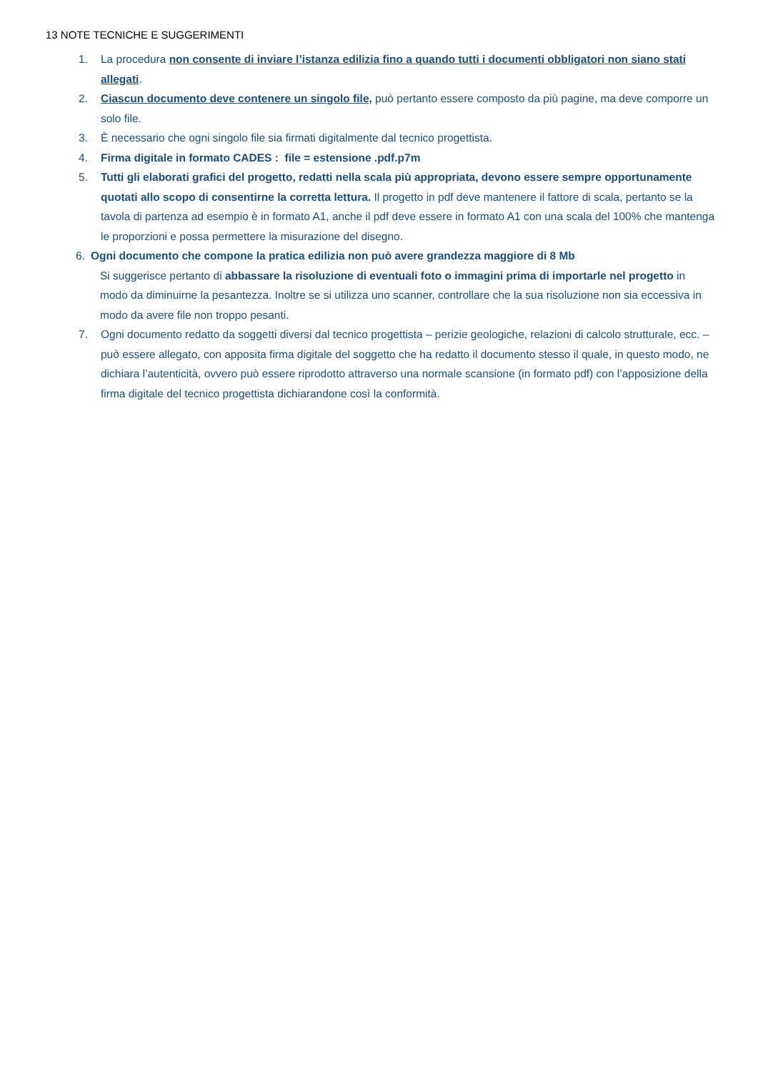13 NOTE TECNICHE E SUGGERIMENTI
1. La procedura non consente di inviare l’istanza edilizia fino a quando tutti i documenti obbligatori non siano stati allegati.
2. Ciascun documento deve contenere un singolo file, può pertanto essere composto da più pagine, ma deve comporre un solo file.
3. È necessario che ogni singolo file sia firmati digitalmente dal tecnico progettista.
4. Firma digitale in formato CADES : file = estensione .pdf.p7m
5. Tutti gli elaborati grafici del progetto, redatti nella scala più appropriata, devono essere sempre opportunamente quotati allo scopo di consentirne la corretta lettura. Il progetto in pdf deve mantenere il fattore di scala, pertanto se la tavola di partenza ad esempio è in formato A1, anche il pdf deve essere in formato A1 con una scala del 100% che mantenga le proporzioni e possa permettere la misurazione del disegno.
6. Ogni documento che compone la pratica edilizia non può avere grandezza maggiore di 8 Mb
Si suggerisce pertanto di abbassare la risoluzione di eventuali foto o immagini prima di importarle nel progetto in modo da diminuirne la pesantezza. Inoltre se si utilizza uno scanner, controllare che la sua risoluzione non sia eccessiva in modo da avere file non troppo pesanti.
7. Ogni documento redatto da soggetti diversi dal tecnico progettista – perizie geologiche, relazioni di calcolo strutturale, ecc. – può essere allegato, con apposita firma digitale del soggetto che ha redatto il documento stesso il quale, in questo modo, ne dichiara l’autenticità, ovvero può essere riprodotto attraverso una normale scansione (in formato pdf) con l’apposizione della firma digitale del tecnico progettista dichiarandone così la conformità.